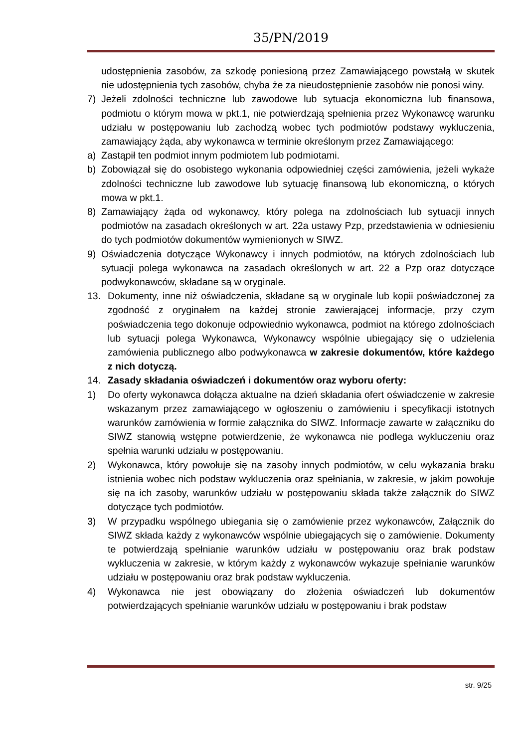35/PN/2019
udostępnienia zasobów, za szkodę poniesioną przez Zamawiającego powstałą w skutek nie udostępnienia tych zasobów, chyba że za nieudostępnienie zasobów nie ponosi winy.
7) Jeżeli zdolności techniczne lub zawodowe lub sytuacja ekonomiczna lub finansowa, podmiotu o którym mowa w pkt.1, nie potwierdzają spełnienia przez Wykonawcę warunku udziału w postępowaniu lub zachodzą wobec tych podmiotów podstawy wykluczenia, zamawiający żąda, aby wykonawca w terminie określonym przez Zamawiającego:
a) Zastąpił ten podmiot innym podmiotem lub podmiotami.
b) Zobowiązał się do osobistego wykonania odpowiedniej części zamówienia, jeżeli wykaże zdolności techniczne lub zawodowe lub sytuację finansową lub ekonomiczną, o których mowa w pkt.1.
8) Zamawiający żąda od wykonawcy, który polega na zdolnościach lub sytuacji innych podmiotów na zasadach określonych w art. 22a ustawy Pzp, przedstawienia w odniesieniu do tych podmiotów dokumentów wymienionych w SIWZ.
9) Oświadczenia dotyczące Wykonawcy i innych podmiotów, na których zdolnościach lub sytuacji polega wykonawca na zasadach określonych w art. 22 a Pzp oraz dotyczące podwykonawców, składane są w oryginale.
13. Dokumenty, inne niż oświadczenia, składane są w oryginale lub kopii poświadczonej za zgodność z oryginałem na każdej stronie zawierającej informacje, przy czym poświadczenia tego dokonuje odpowiednio wykonawca, podmiot na którego zdolnościach lub sytuacji polega Wykonawca, Wykonawcy wspólnie ubiegający się o udzielenia zamówienia publicznego albo podwykonawca w zakresie dokumentów, które każdego z nich dotyczą.
14. Zasady składania oświadczeń i dokumentów oraz wyboru oferty:
1) Do oferty wykonawca dołącza aktualne na dzień składania ofert oświadczenie w zakresie wskazanym przez zamawiającego w ogłoszeniu o zamówieniu i specyfikacji istotnych warunków zamówienia w formie załącznika do SIWZ. Informacje zawarte w załączniku do SIWZ stanowią wstępne potwierdzenie, że wykonawca nie podlega wykluczeniu oraz spełnia warunki udziału w postępowaniu.
2) Wykonawca, który powołuje się na zasoby innych podmiotów, w celu wykazania braku istnienia wobec nich podstaw wykluczenia oraz spełniania, w zakresie, w jakim powołuje się na ich zasoby, warunków udziału w postępowaniu składa także załącznik do SIWZ dotyczące tych podmiotów.
3) W przypadku wspólnego ubiegania się o zamówienie przez wykonawców, Załącznik do SIWZ składa każdy z wykonawców wspólnie ubiegających się o zamówienie. Dokumenty te potwierdzają spełnianie warunków udziału w postępowaniu oraz brak podstaw wykluczenia w zakresie, w którym każdy z wykonawców wykazuje spełnianie warunków udziału w postępowaniu oraz brak podstaw wykluczenia.
4) Wykonawca nie jest obowiązany do złożenia oświadczeń lub dokumentów potwierdzających spełnianie warunków udziału w postępowaniu i brak podstaw
str. 9/25